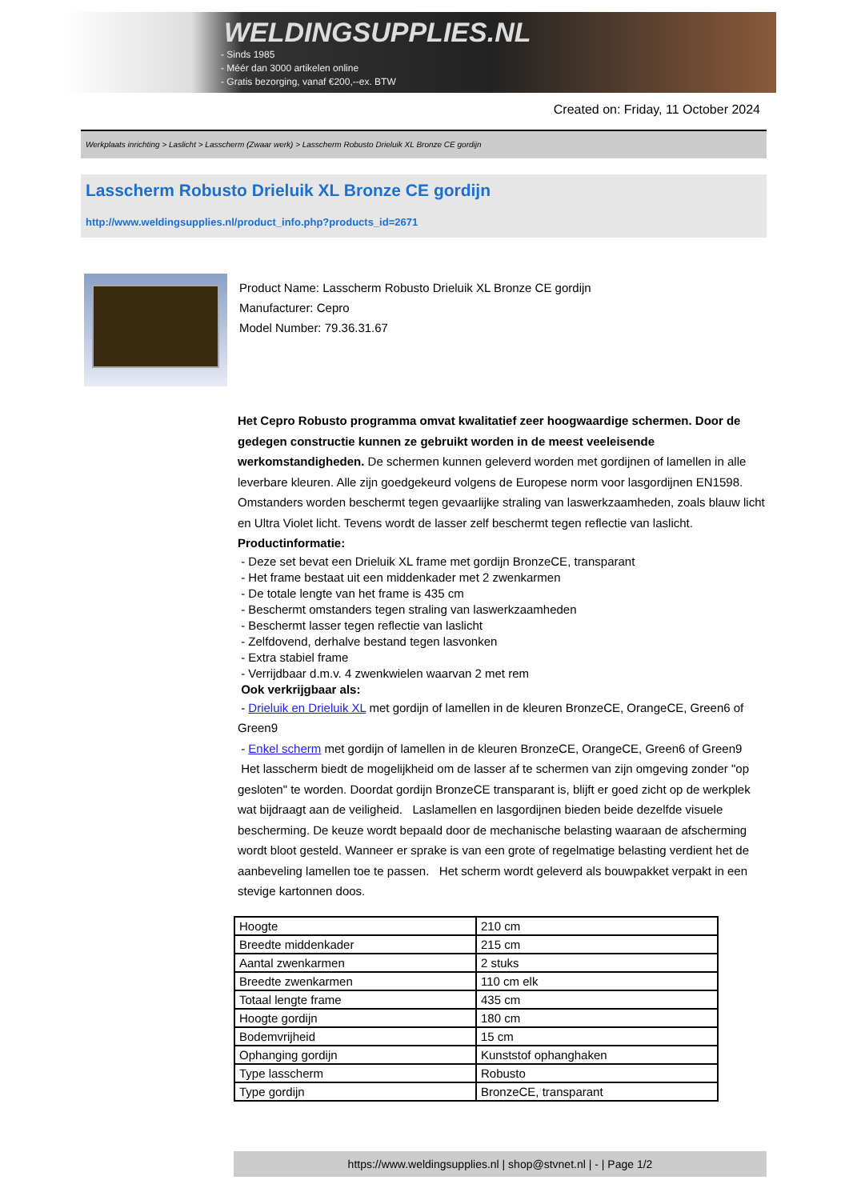WELDINGSUPPLIES.NL
- Sinds 1985
- Méér dan 3000 artikelen online
- Gratis bezorging, vanaf €200,--ex. BTW
Created on: Friday, 11 October 2024
Werkplaats inrichting > Laslicht > Lasscherm (Zwaar werk) > Lasscherm Robusto Drieluik XL Bronze CE gordijn
Lasscherm Robusto Drieluik XL Bronze CE gordijn
http://www.weldingsupplies.nl/product_info.php?products_id=2671
Product Name: Lasscherm Robusto Drieluik XL Bronze CE gordijn
Manufacturer: Cepro
Model Number: 79.36.31.67
Het Cepro Robusto programma omvat kwalitatief zeer hoogwaardige schermen. Door de gedegen constructie kunnen ze gebruikt worden in de meest veeleisende werkomstandigheden. De schermen kunnen geleverd worden met gordijnen of lamellen in alle leverbare kleuren. Alle zijn goedgekeurd volgens de Europese norm voor lasgordijnen EN1598. Omstanders worden beschermt tegen gevaarlijke straling van laswerkzaamheden, zoals blauw licht en Ultra Violet licht. Tevens wordt de lasser zelf beschermt tegen reflectie van laslicht. Productinformatie:
- Deze set bevat een Drieluik XL frame met gordijn BronzeCE, transparant
- Het frame bestaat uit een middenkader met 2 zwenkarmen
- De totale lengte van het frame is 435 cm
- Beschermt omstanders tegen straling van laswerkzaamheden
- Beschermt lasser tegen reflectie van laslicht
- Zelfdovend, derhalve bestand tegen lasvonken
- Extra stabiel frame
- Verrijdbaar d.m.v. 4 zwenkwielen waarvan 2 met rem
Ook verkrijgbaar als:
- Drieluik en Drieluik XL met gordijn of lamellen in de kleuren BronzeCE, OrangeCE, Green6 of Green9
- Enkel scherm met gordijn of lamellen in de kleuren BronzeCE, OrangeCE, Green6 of Green9
Het lasscherm biedt de mogelijkheid om de lasser af te schermen van zijn omgeving zonder "op gesloten" te worden. Doordat gordijn BronzeCE transparant is, blijft er goed zicht op de werkplek wat bijdraagt aan de veiligheid. Laslamellen en lasgordijnen bieden beide dezelfde visuele bescherming. De keuze wordt bepaald door de mechanische belasting waaraan de afscherming wordt bloot gesteld. Wanneer er sprake is van een grote of regelmatige belasting verdient het de aanbeveling lamellen toe te passen. Het scherm wordt geleverd als bouwpakket verpakt in een stevige kartonnen doos.
| Hoogte | 210 cm |
| Breedte middenkader | 215 cm |
| Aantal zwenkarmen | 2 stuks |
| Breedte zwenkarmen | 110 cm elk |
| Totaal lengte frame | 435 cm |
| Hoogte gordijn | 180 cm |
| Bodemvrijheid | 15 cm |
| Ophanging gordijn | Kunststof ophanghaken |
| Type lasscherm | Robusto |
| Type gordijn | BronzeCE, transparant |
https://www.weldingsupplies.nl | shop@stvnet.nl | - | Page 1/2